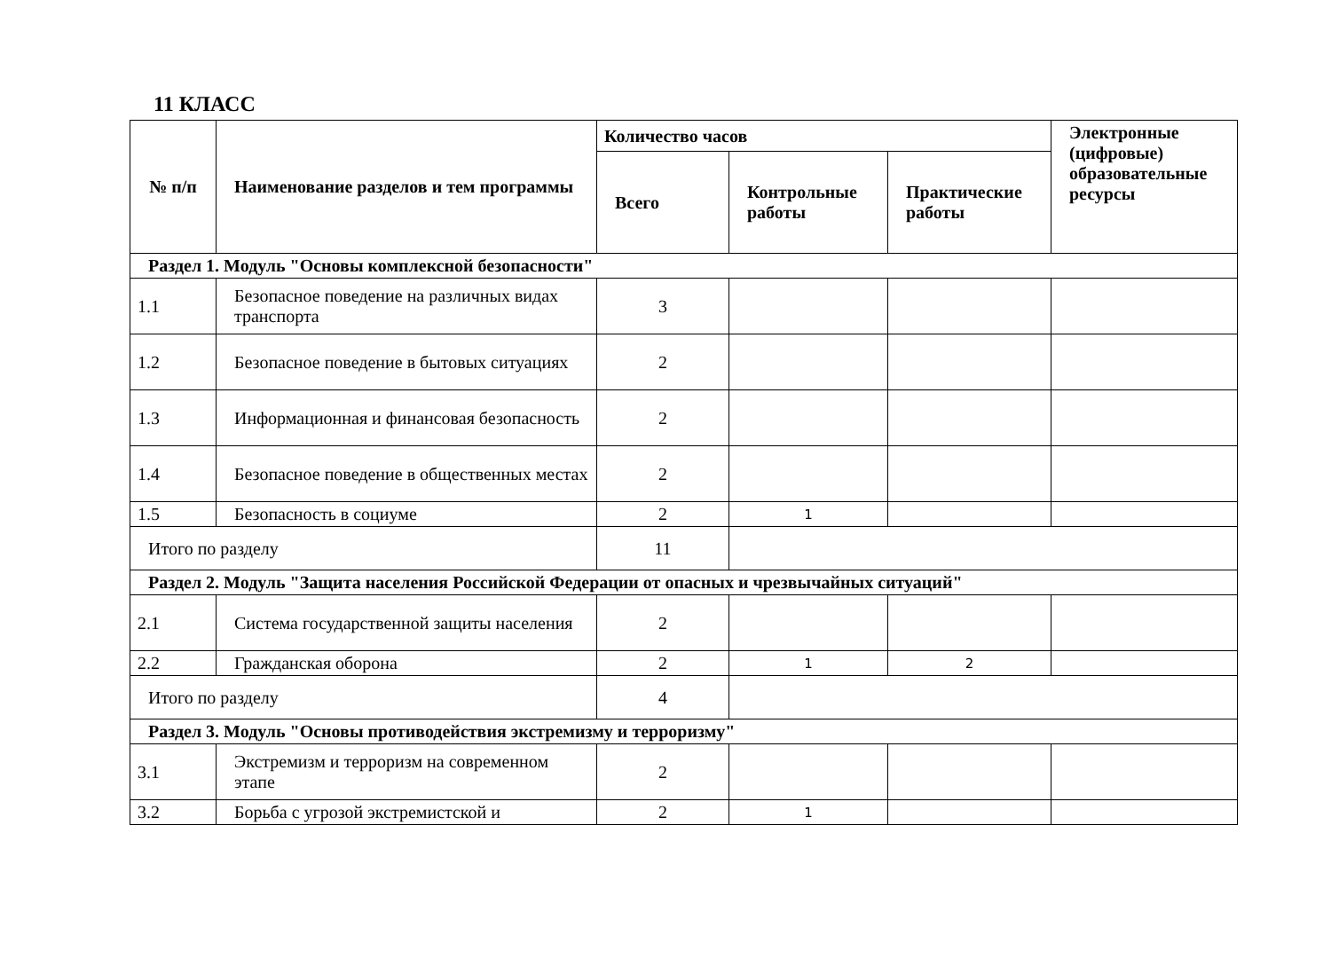11 КЛАСС
| № п/п | Наименование разделов и тем программы | Количество часов | | | Электронные (цифровые) образовательные ресурсы |
| --- | --- | --- | --- | --- | --- |
| | | Всего | Контрольные работы | Практические работы | |
| Раздел 1. Модуль "Основы комплексной безопасности" | | | | | |
| 1.1 | Безопасное поведение на различных видах транспорта | 3 | | | |
| 1.2 | Безопасное поведение в бытовых ситуациях | 2 | | | |
| 1.3 | Информационная и финансовая безопасность | 2 | | | |
| 1.4 | Безопасное поведение в общественных местах | 2 | | | |
| 1.5 | Безопасность в социуме | 2 | 1 | | |
| Итого по разделу | | 11 | | | |
| Раздел 2. Модуль "Защита населения Российской Федерации от опасных и чрезвычайных ситуаций" | | | | | |
| 2.1 | Система государственной защиты населения | 2 | | | |
| 2.2 | Гражданская оборона | 2 | 1 | 2 | |
| Итого по разделу | | 4 | | | |
| Раздел 3. Модуль "Основы противодействия экстремизму и терроризму" | | | | | |
| 3.1 | Экстремизм и терроризм на современном этапе | 2 | | | |
| 3.2 | Борьба с угрозой экстремистской и | 2 | 1 | | |